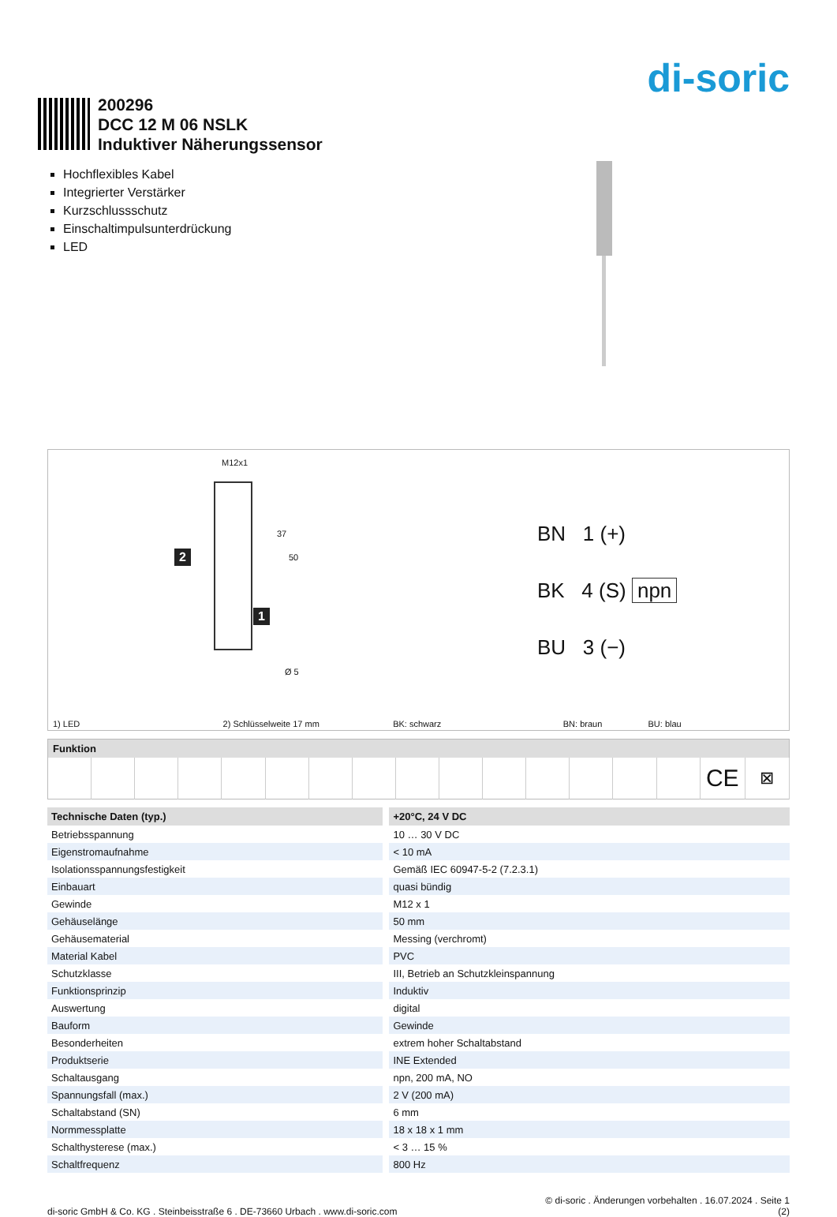di-soric
200296
DCC 12 M 06 NSLK
Induktiver Näherungssensor
Hochflexibles Kabel
Integrierter Verstärker
Kurzschlussschutz
Einschaltimpulsunterdrückung
LED
M12x1
2
1
37
50
Ø 5
BN 1 (+)
BK 4 (S) npn
BU 3 (−)
1) LED 2) Schlüsselweite 17 mm BK: schwarz BN: braun BU: blau
| Funktion | | | | | | | | | | | | | | | | |
| --- | --- | --- | --- | --- | --- | --- | --- | --- | --- | --- | --- | --- | --- | --- | --- | --- |
| | | | | | | | | | | | | | | | CE | ⊠ |
| Technische Daten (typ.) | | +20°C, 24 V DC |
| --- | --- | --- |
| Betriebsspannung | | 10 … 30 V DC |
| Eigenstromaufnahme | | < 10 mA |
| Isolationsspannungsfestigkeit | | Gemäß IEC 60947-5-2 (7.2.3.1) |
| Einbauart | | quasi bündig |
| Gewinde | | M12 x 1 |
| Gehäuselänge | | 50 mm |
| Gehäusematerial | | Messing (verchromt) |
| Material Kabel | | PVC |
| Schutzklasse | | III, Betrieb an Schutzkleinspannung |
| Funktionsprinzip | | Induktiv |
| Auswertung | | digital |
| Bauform | | Gewinde |
| Besonderheiten | | extrem hoher Schaltabstand |
| Produktserie | | INE Extended |
| Schaltausgang | | npn, 200 mA, NO |
| Spannungsfall (max.) | | 2 V (200 mA) |
| Schaltabstand (SN) | | 6 mm |
| Normmessplatte | | 18 x 18 x 1 mm |
| Schalthysterese (max.) | | < 3 … 15 % |
| Schaltfrequenz | | 800 Hz |
di-soric GmbH & Co. KG . Steinbeisstraße 6 . DE-73660 Urbach . www.di-soric.com
© di-soric . Änderungen vorbehalten . 16.07.2024 . Seite 1
(2)